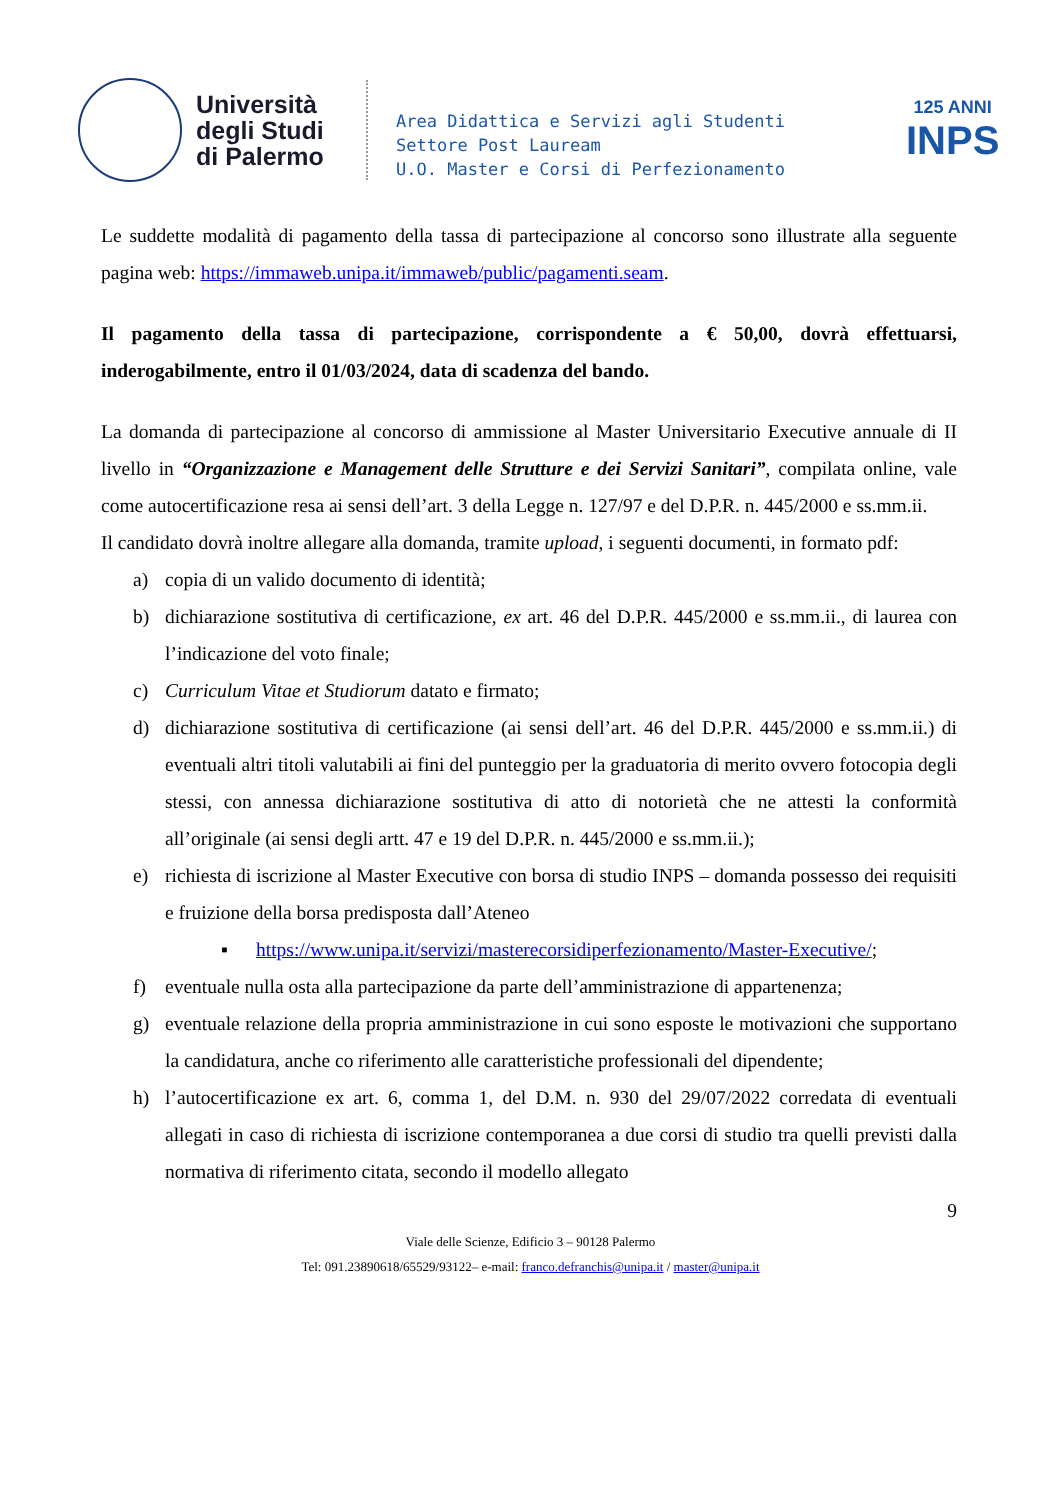Università degli Studi di Palermo
Area Didattica e Servizi agli Studenti
Settore Post Lauream
U.O. Master e Corsi di Perfezionamento
125 ANNI
INPS
Le suddette modalità di pagamento della tassa di partecipazione al concorso sono illustrate alla seguente pagina web: https://immaweb.unipa.it/immaweb/public/pagamenti.seam.
Il pagamento della tassa di partecipazione, corrispondente a € 50,00, dovrà effettuarsi, inderogabilmente, entro il 01/03/2024, data di scadenza del bando.
La domanda di partecipazione al concorso di ammissione al Master Universitario Executive annuale di II livello in “Organizzazione e Management delle Strutture e dei Servizi Sanitari”, compilata online, vale come autocertificazione resa ai sensi dell’art. 3 della Legge n. 127/97 e del D.P.R. n. 445/2000 e ss.mm.ii.
Il candidato dovrà inoltre allegare alla domanda, tramite upload, i seguenti documenti, in formato pdf:
a) copia di un valido documento di identità;
b) dichiarazione sostitutiva di certificazione, ex art. 46 del D.P.R. 445/2000 e ss.mm.ii., di laurea con l’indicazione del voto finale;
c) Curriculum Vitae et Studiorum datato e firmato;
d) dichiarazione sostitutiva di certificazione (ai sensi dell’art. 46 del D.P.R. 445/2000 e ss.mm.ii.) di eventuali altri titoli valutabili ai fini del punteggio per la graduatoria di merito ovvero fotocopia degli stessi, con annessa dichiarazione sostitutiva di atto di notorietà che ne attesti la conformità all’originale (ai sensi degli artt. 47 e 19 del D.P.R. n. 445/2000 e ss.mm.ii.);
e) richiesta di iscrizione al Master Executive con borsa di studio INPS – domanda possesso dei requisiti e fruizione della borsa predisposta dall’Ateneo
▪ https://www.unipa.it/servizi/masterecorsidiperfezionamento/Master-Executive/;
f) eventuale nulla osta alla partecipazione da parte dell’amministrazione di appartenenza;
g) eventuale relazione della propria amministrazione in cui sono esposte le motivazioni che supportano la candidatura, anche co riferimento alle caratteristiche professionali del dipendente;
h) l’autocertificazione ex art. 6, comma 1, del D.M. n. 930 del 29/07/2022 corredata di eventuali allegati in caso di richiesta di iscrizione contemporanea a due corsi di studio tra quelli previsti dalla normativa di riferimento citata, secondo il modello allegato
9
Viale delle Scienze, Edificio 3 – 90128 Palermo
Tel: 091.23890618/65529/93122– e-mail: franco.defranchis@unipa.it / master@unipa.it